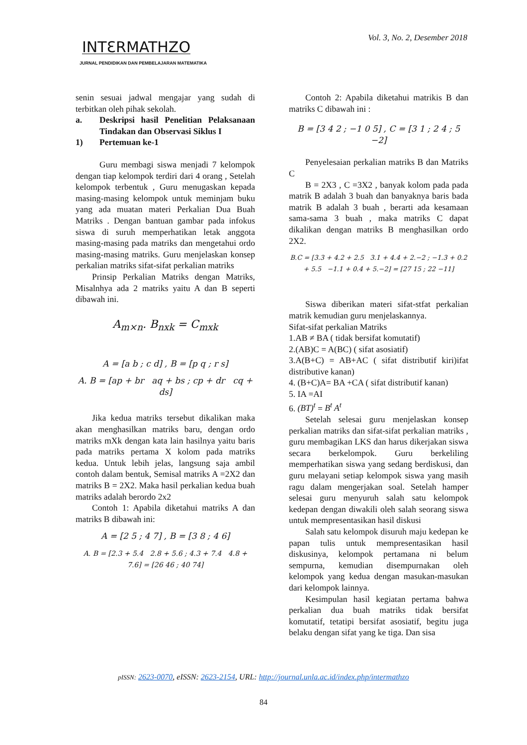Vol. 3, No. 2, Desember 2018
INTƐRMATHZO
JURNAL PENDIDIKAN DAN PEMBELAJARAN MATEMATIKA
senin sesuai jadwal mengajar yang sudah di terbitkan oleh pihak sekolah.
a. Deskripsi hasil Penelitian Pelaksanaan Tindakan dan Observasi Siklus I
1) Pertemuan ke-1
Guru membagi siswa menjadi 7 kelompok dengan tiap kelompok terdiri dari 4 orang , Setelah kelompok terbentuk , Guru menugaskan kepada masing-masing kelompok untuk meminjam buku yang ada muatan materi Perkalian Dua Buah Matriks . Dengan bantuan gambar pada infokus siswa di suruh memperhatikan letak anggota masing-masing pada matriks dan mengetahui ordo masing-masing matriks. Guru menjelaskan konsep perkalian matriks sifat-sifat perkalian matriks
Prinsip Perkalian Matriks dengan Matriks, Misalnhya ada 2 matriks yaitu A dan B seperti dibawah ini.
A<sub>m×n</sub>. B<sub>nxk</sub> = C<sub>mxk</sub>
A = [a b ; c d] , B = [p q ; r s]
A. B = [ap + br aq + bs ; cp + dr cq + ds]
Jika kedua matriks tersebut dikalikan maka akan menghasilkan matriks baru, dengan ordo matriks mXk dengan kata lain hasilnya yaitu baris pada matriks pertama X kolom pada matriks kedua. Untuk lebih jelas, langsung saja ambil contoh dalam bentuk, Semisal matriks A =2X2 dan matriks B = 2X2. Maka hasil perkalian kedua buah matriks adalah berordo 2x2
Contoh 1: Apabila diketahui matriks A dan matriks B dibawah ini:
A = [2 5 ; 4 7] , B = [3 8 ; 4 6]
A. B = [2.3 + 5.4 2.8 + 5.6 ; 4.3 + 7.4 4.8 + 7.6] = [26 46 ; 40 74]
Contoh 2: Apabila diketahui matrikis B dan matriks C dibawah ini :
B = [3 4 2 ; −1 0 5] , C = [3 1 ; 2 4 ; 5 −2]
Penyelesaian perkalian matriks B dan Matriks C
B = 2X3 , C =3X2 , banyak kolom pada pada matrik B adalah 3 buah dan banyaknya baris bada matrik B adalah 3 buah , berarti ada kesamaan sama-sama 3 buah , maka matriks C dapat dikalikan dengan matriks B menghasilkan ordo 2X2.
B.C = [3.3 + 4.2 + 2.5 3.1 + 4.4 + 2.−2 ; −1.3 + 0.2 + 5.5 −1.1 + 0.4 + 5.−2] = [27 15 ; 22 −11]
Siswa diberikan materi sifat-stfat perkalian matrik kemudian guru menjelaskannya.
Sifat-sifat perkalian Matriks
1.AB ≠ BA ( tidak bersifat komutatif)
2.(AB)C = A(BC) ( sifat asosiatif)
3.A(B+C) = AB+AC ( sifat distributif kiri)ifat distributive kanan)
4. (B+C)A= BA +CA ( sifat distributif kanan)
5. IA =AI
6. (BT)<sup>t</sup> = B<sup>t</sup> A<sup>t</sup>
Setelah selesai guru menjelaskan konsep perkalian matriks dan sifat-sifat perkalian matriks , guru membagikan LKS dan harus dikerjakan siswa secara berkelompok. Guru berkeliling memperhatikan siswa yang sedang berdiskusi, dan guru melayani setiap kelompok siswa yang masih ragu dalam mengerjakan soal. Setelah hamper selesai guru menyuruh salah satu kelompok kedepan dengan diwakili oleh salah seorang siswa untuk mempresentasikan hasil diskusi
Salah satu kelompok disuruh maju kedepan ke papan tulis untuk mempresentasikan hasil diskusinya, kelompok pertamana ni belum sempurna, kemudian disempurnakan oleh kelompok yang kedua dengan masukan-masukan dari kelompok lainnya.
Kesimpulan hasil kegiatan pertama bahwa perkalian dua buah matriks tidak bersifat komutatif, tetatipi bersifat asosiatif, begitu juga belaku dengan sifat yang ke tiga. Dan sisa
pISSN: 2623-0070, eISSN: 2623-2154, URL: http://journal.unla.ac.id/index.php/intermathzo
84